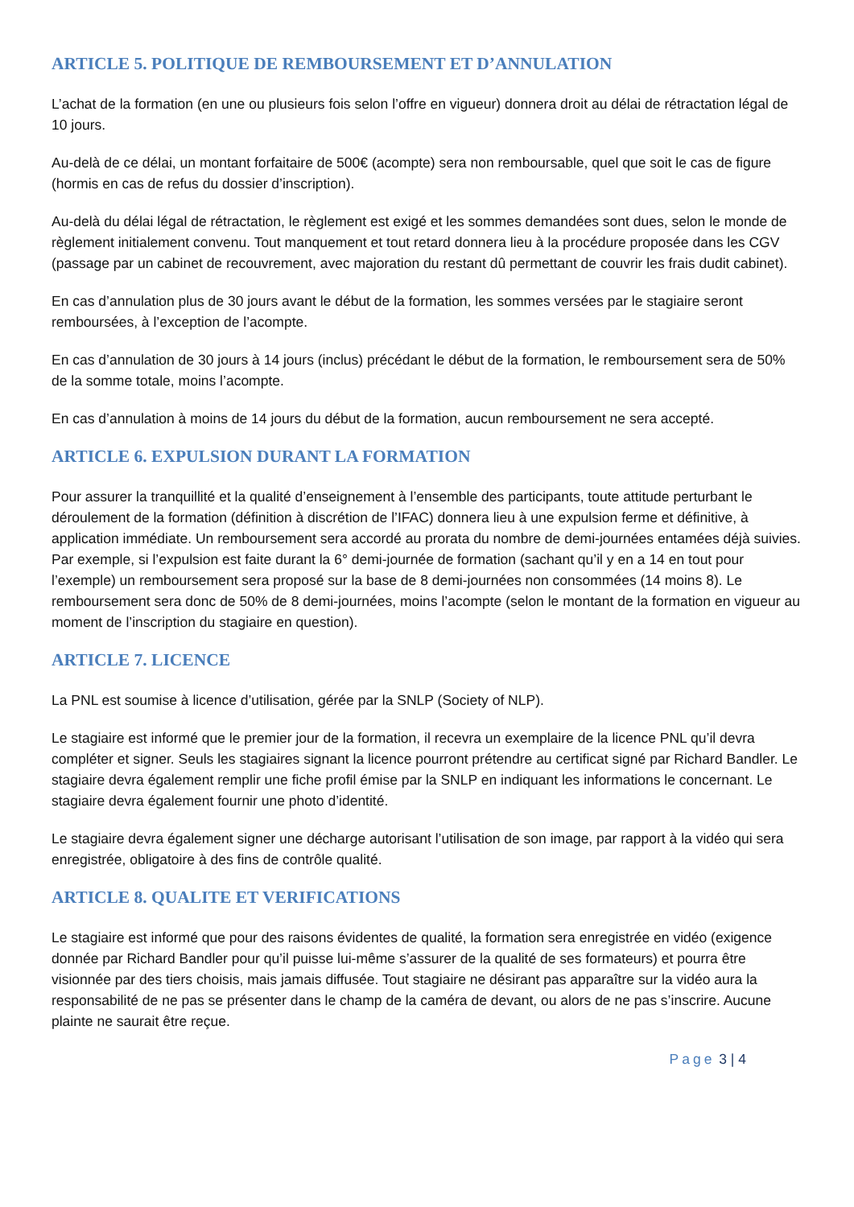ARTICLE 5. POLITIQUE DE REMBOURSEMENT ET D’ANNULATION
L’achat de la formation (en une ou plusieurs fois selon l’offre en vigueur) donnera droit au délai de rétractation légal de 10 jours.
Au-delà de ce délai, un montant forfaitaire de 500€ (acompte) sera non remboursable, quel que soit le cas de figure (hormis en cas de refus du dossier d’inscription).
Au-delà du délai légal de rétractation, le règlement est exigé et les sommes demandées sont dues, selon le monde de règlement initialement convenu. Tout manquement et tout retard donnera lieu à la procédure proposée dans les CGV (passage par un cabinet de recouvrement, avec majoration du restant dû permettant de couvrir les frais dudit cabinet).
En cas d’annulation plus de 30 jours avant le début de la formation, les sommes versées par le stagiaire seront remboursées, à l’exception de l’acompte.
En cas d’annulation de 30 jours à 14 jours (inclus) précédant le début de la formation, le remboursement sera de 50% de la somme totale, moins l’acompte.
En cas d’annulation à moins de 14 jours du début de la formation, aucun remboursement ne sera accepté.
ARTICLE 6. EXPULSION DURANT LA FORMATION
Pour assurer la tranquillité et la qualité d’enseignement à l’ensemble des participants, toute attitude perturbant le déroulement de la formation (définition à discrétion de l’IFAC) donnera lieu à une expulsion ferme et définitive, à application immédiate. Un remboursement sera accordé au prorata du nombre de demi-journées entamées déjà suivies. Par exemple, si l’expulsion est faite durant la 6° demi-journée de formation (sachant qu’il y en a 14 en tout pour l’exemple) un remboursement sera proposé sur la base de 8 demi-journées non consommées (14 moins 8). Le remboursement sera donc de 50% de 8 demi-journées, moins l’acompte (selon le montant de la formation en vigueur au moment de l’inscription du stagiaire en question).
ARTICLE 7. LICENCE
La PNL est soumise à licence d’utilisation, gérée par la SNLP (Society of NLP).
Le stagiaire est informé que le premier jour de la formation, il recevra un exemplaire de la licence PNL qu’il devra compléter et signer. Seuls les stagiaires signant la licence pourront prétendre au certificat signé par Richard Bandler. Le stagiaire devra également remplir une fiche profil émise par la SNLP en indiquant les informations le concernant. Le stagiaire devra également fournir une photo d’identité.
Le stagiaire devra également signer une décharge autorisant l’utilisation de son image, par rapport à la vidéo qui sera enregistrée, obligatoire à des fins de contrôle qualité.
ARTICLE 8. QUALITE ET VERIFICATIONS
Le stagiaire est informé que pour des raisons évidentes de qualité, la formation sera enregistrée en vidéo (exigence donnée par Richard Bandler pour qu’il puisse lui-même s’assurer de la qualité de ses formateurs) et pourra être visionnée par des tiers choisis, mais jamais diffusée. Tout stagiaire ne désirant pas apparaître sur la vidéo aura la responsabilité de ne pas se présenter dans le champ de la caméra de devant, ou alors de ne pas s’inscrire. Aucune plainte ne saurait être reçue.
Page 3 | 4